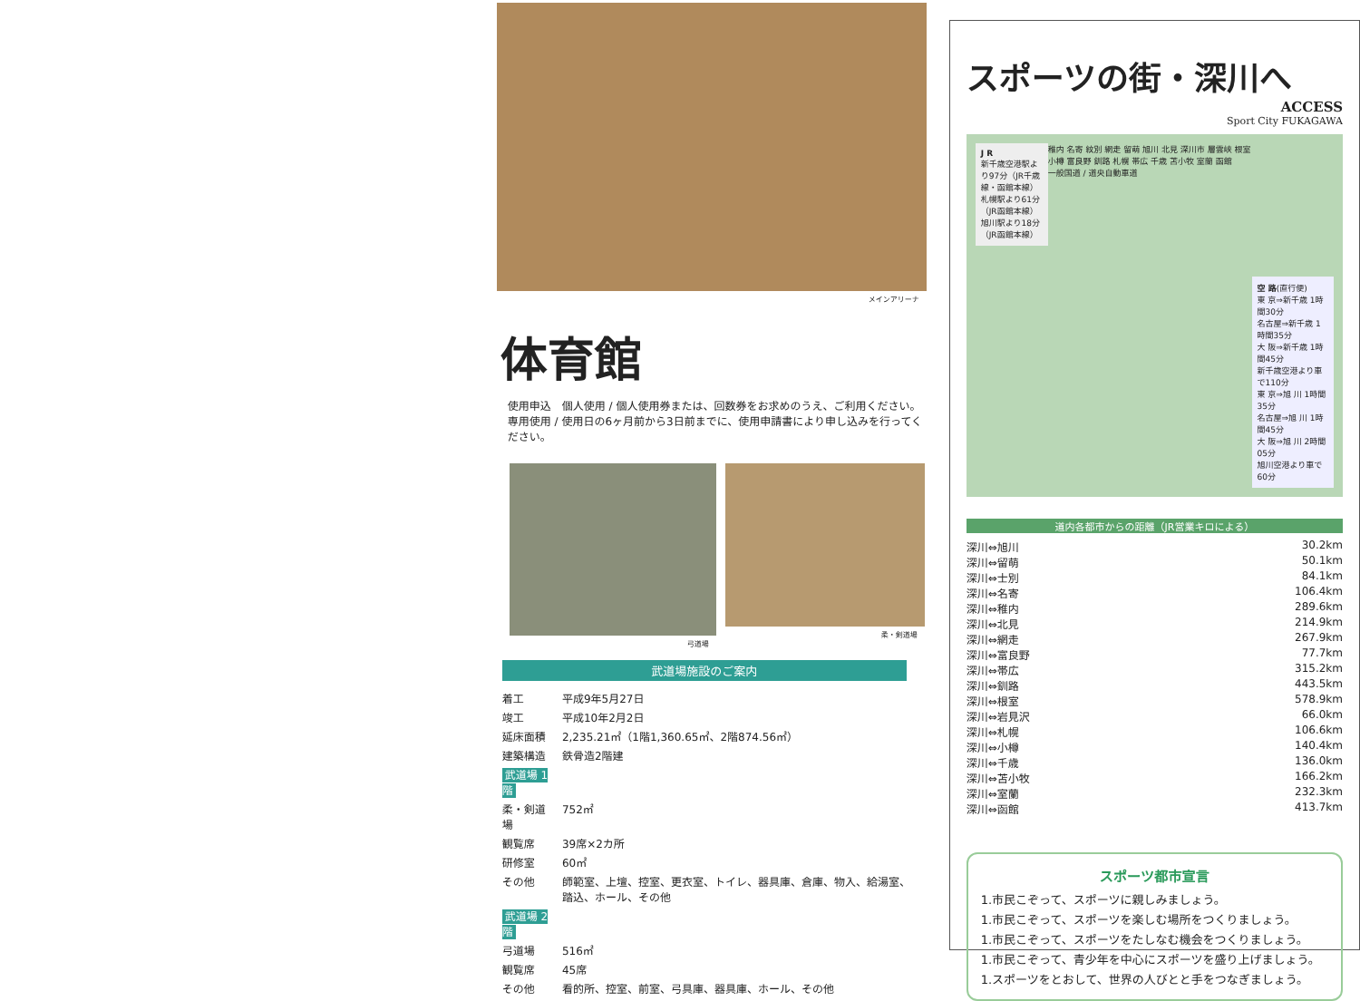メインアリーナ
体育館
使用申込　個人使用 / 個人使用券または、回数券をお求めのうえ、ご利用ください。
専用使用 / 使用日の6ヶ月前から3日前までに、使用申請書により申し込みを行ってください。
弓道場 柔・剣道場
武道場施設のご案内
| 着工 | 平成9年5月27日 |
| 竣工 | 平成10年2月2日 |
| 延床面積 | 2,235.21㎡（1階1,360.65㎡、2階874.56㎡） |
| 建築構造 | 鉄骨造2階建 |
| 武道場 1 階 | |
| 柔・剣道場 | 752㎡ |
| 観覧席 | 39席×2カ所 |
| 研修室 | 60㎡ |
| その他 | 師範室、上壇、控室、更衣室、トイレ、器具庫、倉庫、物入、給湯室、踏込、ホール、その他 |
| 武道場 2 階 | |
| 弓道場 | 516㎡ |
| 観覧席 | 45席 |
| その他 | 看的所、控室、前室、弓具庫、器具庫、ホール、その他 |
スポーツの街・深川へ
ACCESS
Sport City FUKAGAWA
J R
新千歳空港駅より97分（JR千歳線・函館本線）
札幌駅より61分（JR函館本線）
旭川駅より18分（JR函館本線）
稚内 名寄 紋別 網走 留萌 旭川 北見 深川市 層雲峡 根室 小樽 富良野 釧路 札幌 帯広 千歳 苫小牧 室蘭 函館
一般国道 / 道央自動車道
空 路(直行便)
東 京⇒新千歳 1時間30分
名古屋⇒新千歳 1時間35分
大 阪⇒新千歳 1時間45分
新千歳空港より車で110分
東 京⇒旭 川 1時間35分
名古屋⇒旭 川 1時間45分
大 阪⇒旭 川 2時間05分
旭川空港より車で60分
道内各都市からの距離（JR営業キロによる）
| 深川⇔旭川 | 30.2km |
| 深川⇔留萌 | 50.1km |
| 深川⇔士別 | 84.1km |
| 深川⇔名寄 | 106.4km |
| 深川⇔稚内 | 289.6km |
| 深川⇔北見 | 214.9km |
| 深川⇔網走 | 267.9km |
| 深川⇔富良野 | 77.7km |
| 深川⇔帯広 | 315.2km |
| 深川⇔釧路 | 443.5km |
| 深川⇔根室 | 578.9km |
| 深川⇔岩見沢 | 66.0km |
| 深川⇔札幌 | 106.6km |
| 深川⇔小樽 | 140.4km |
| 深川⇔千歳 | 136.0km |
| 深川⇔苫小牧 | 166.2km |
| 深川⇔室蘭 | 232.3km |
| 深川⇔函館 | 413.7km |
スポーツ都市宣言
1.市民こぞって、スポーツに親しみましょう。
1.市民こぞって、スポーツを楽しむ場所をつくりましょう。
1.市民こぞって、スポーツをたしなむ機会をつくりましょう。
1.市民こぞって、青少年を中心にスポーツを盛り上げましょう。
1.スポーツをとおして、世界の人びとと手をつなぎましょう。